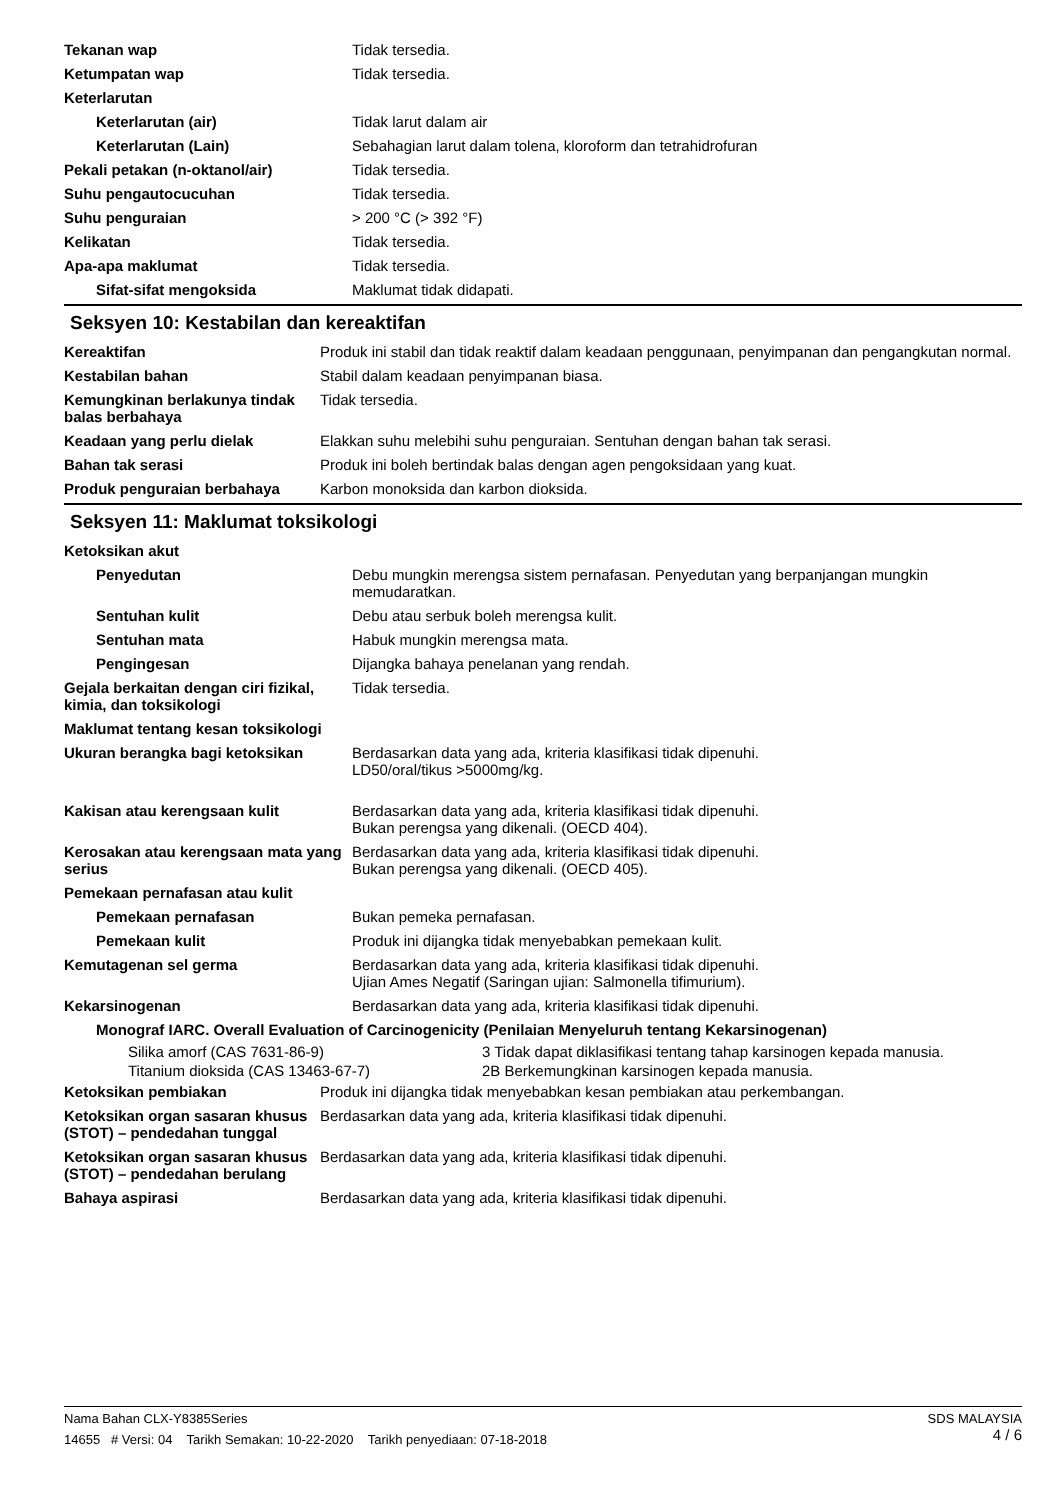| Tekanan wap | Tidak tersedia. |
| Ketumpatan wap | Tidak tersedia. |
| Keterlarutan | |
| Keterlarutan (air) | Tidak larut dalam air |
| Keterlarutan (Lain) | Sebahagian larut dalam tolena, kloroform dan tetrahidrofuran |
| Pekali petakan (n-oktanol/air) | Tidak tersedia. |
| Suhu pengautocucuhan | Tidak tersedia. |
| Suhu penguraian | > 200 °C (> 392 °F) |
| Kelikatan | Tidak tersedia. |
| Apa-apa maklumat | Tidak tersedia. |
| Sifat-sifat mengoksida | Maklumat tidak didapati. |
Seksyen 10: Kestabilan dan kereaktifan
| Kereaktifan | Produk ini stabil dan tidak reaktif dalam keadaan penggunaan, penyimpanan dan pengangkutan normal. |
| Kestabilan bahan | Stabil dalam keadaan penyimpanan biasa. |
| Kemungkinan berlakunya tindak balas berbahaya | Tidak tersedia. |
| Keadaan yang perlu dielak | Elakkan suhu melebihi suhu penguraian. Sentuhan dengan bahan tak serasi. |
| Bahan tak serasi | Produk ini boleh bertindak balas dengan agen pengoksidaan yang kuat. |
| Produk penguraian berbahaya | Karbon monoksida dan karbon dioksida. |
Seksyen 11: Maklumat toksikologi
| Ketoksikan akut | |
| Penyedutan | Debu mungkin merengsa sistem pernafasan. Penyedutan yang berpanjangan mungkin memudaratkan. |
| Sentuhan kulit | Debu atau serbuk boleh merengsa kulit. |
| Sentuhan mata | Habuk mungkin merengsa mata. |
| Pengingesan | Dijangka bahaya penelanan yang rendah. |
| Gejala berkaitan dengan ciri fizikal, kimia, dan toksikologi | Tidak tersedia. |
| Maklumat tentang kesan toksikologi | |
| Ukuran berangka bagi ketoksikan | Berdasarkan data yang ada, kriteria klasifikasi tidak dipenuhi. LD50/oral/tikus >5000mg/kg. |
| Kakisan atau kerengsaan kulit | Berdasarkan data yang ada, kriteria klasifikasi tidak dipenuhi. Bukan perengsa yang dikenali. (OECD 404). |
| Kerosakan atau kerengsaan mata yang serius | Berdasarkan data yang ada, kriteria klasifikasi tidak dipenuhi. Bukan perengsa yang dikenali. (OECD 405). |
| Pemekaan pernafasan atau kulit | |
| Pemekaan pernafasan | Bukan pemeka pernafasan. |
| Pemekaan kulit | Produk ini dijangka tidak menyebabkan pemekaan kulit. |
| Kemutagenan sel germa | Berdasarkan data yang ada, kriteria klasifikasi tidak dipenuhi. Ujian Ames Negatif (Saringan ujian: Salmonella tifimurium). |
| Kekarsinogenan | Berdasarkan data yang ada, kriteria klasifikasi tidak dipenuhi. |
| Monograf IARC. Overall Evaluation of Carcinogenicity (Penilaian Menyeluruh tentang Kekarsinogenan) | |
| Silika amorf (CAS 7631-86-9) | 3 Tidak dapat diklasifikasi tentang tahap karsinogen kepada manusia. |
| Titanium dioksida (CAS 13463-67-7) | 2B Berkemungkinan karsinogen kepada manusia. |
| Ketoksikan pembiakan | Produk ini dijangka tidak menyebabkan kesan pembiakan atau perkembangan. |
| Ketoksikan organ sasaran khusus (STOT) – pendedahan tunggal | Berdasarkan data yang ada, kriteria klasifikasi tidak dipenuhi. |
| Ketoksikan organ sasaran khusus (STOT) – pendedahan berulang | Berdasarkan data yang ada, kriteria klasifikasi tidak dipenuhi. |
| Bahaya aspirasi | Berdasarkan data yang ada, kriteria klasifikasi tidak dipenuhi. |
SDS MALAYSIA
4 / 6
Nama Bahan CLX-Y8385Series
14655 # Versi: 04 Tarikh Semakan: 10-22-2020 Tarikh penyediaan: 07-18-2018